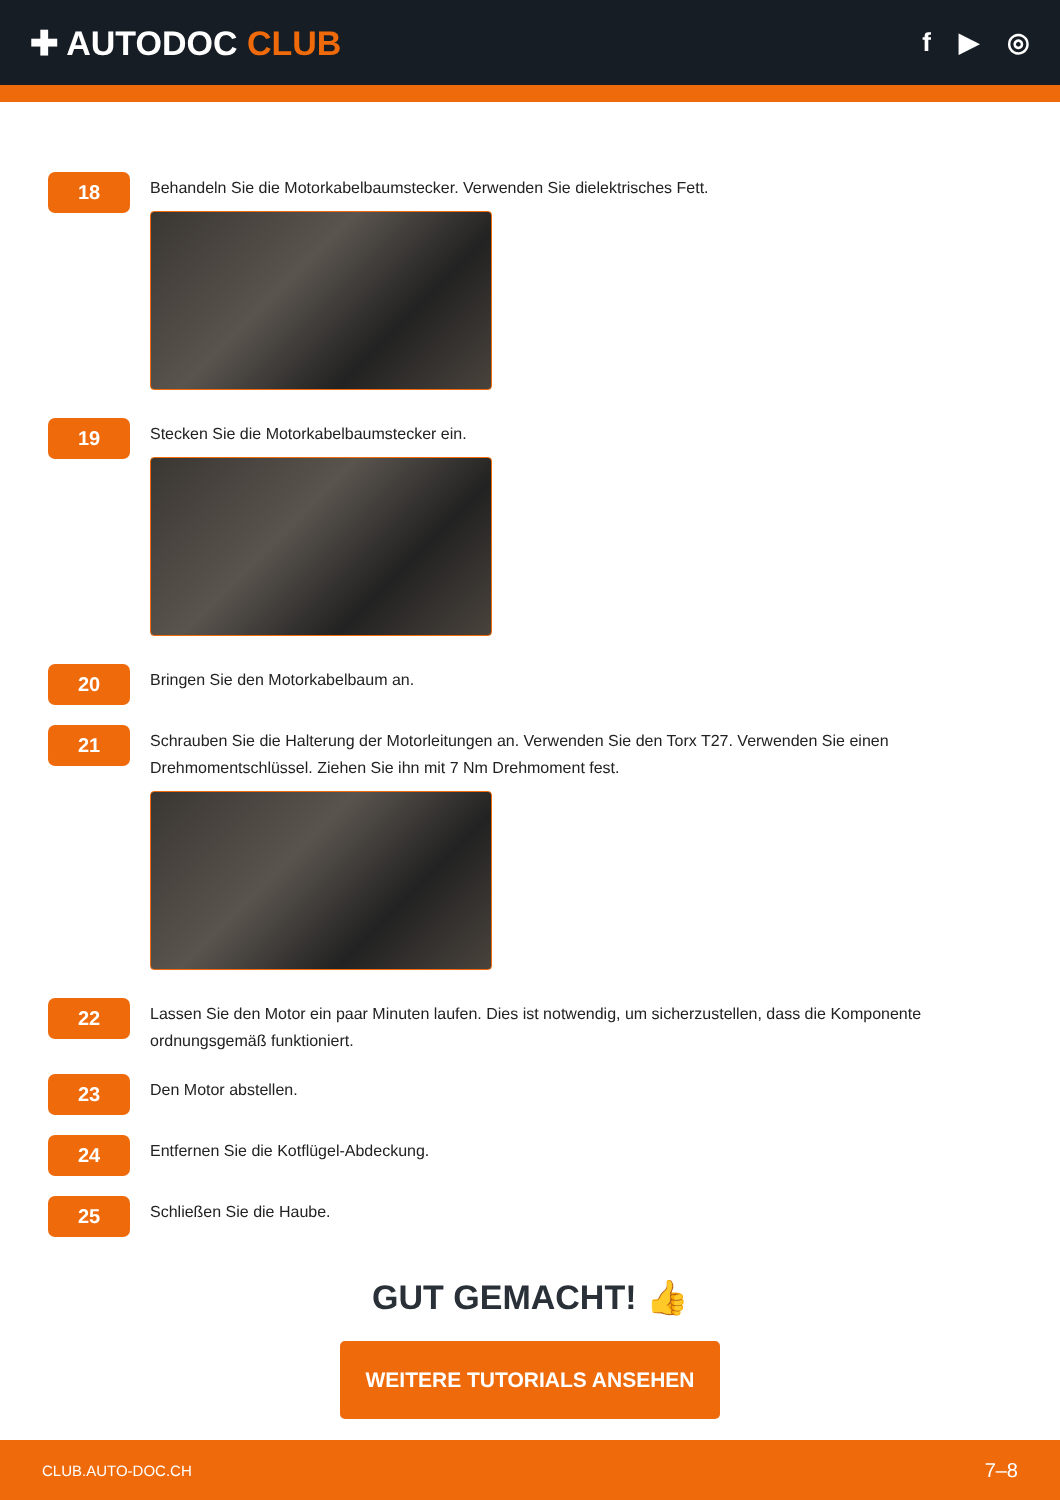✚ AUTODOC CLUB
f ▶ ◎
18
Behandeln Sie die Motorkabelbaumstecker. Verwenden Sie dielektrisches Fett.
19
Stecken Sie die Motorkabelbaumstecker ein.
20
Bringen Sie den Motorkabelbaum an.
21
Schrauben Sie die Halterung der Motorleitungen an. Verwenden Sie den Torx T27. Verwenden Sie einen Drehmomentschlüssel. Ziehen Sie ihn mit 7 Nm Drehmoment fest.
22
Lassen Sie den Motor ein paar Minuten laufen. Dies ist notwendig, um sicherzustellen, dass die Komponente ordnungsgemäß funktioniert.
23
Den Motor abstellen.
24
Entfernen Sie die Kotflügel-Abdeckung.
25
Schließen Sie die Haube.
GUT GEMACHT! 👍
WEITERE TUTORIALS ANSEHEN
CLUB.AUTO-DOC.CH 7–8